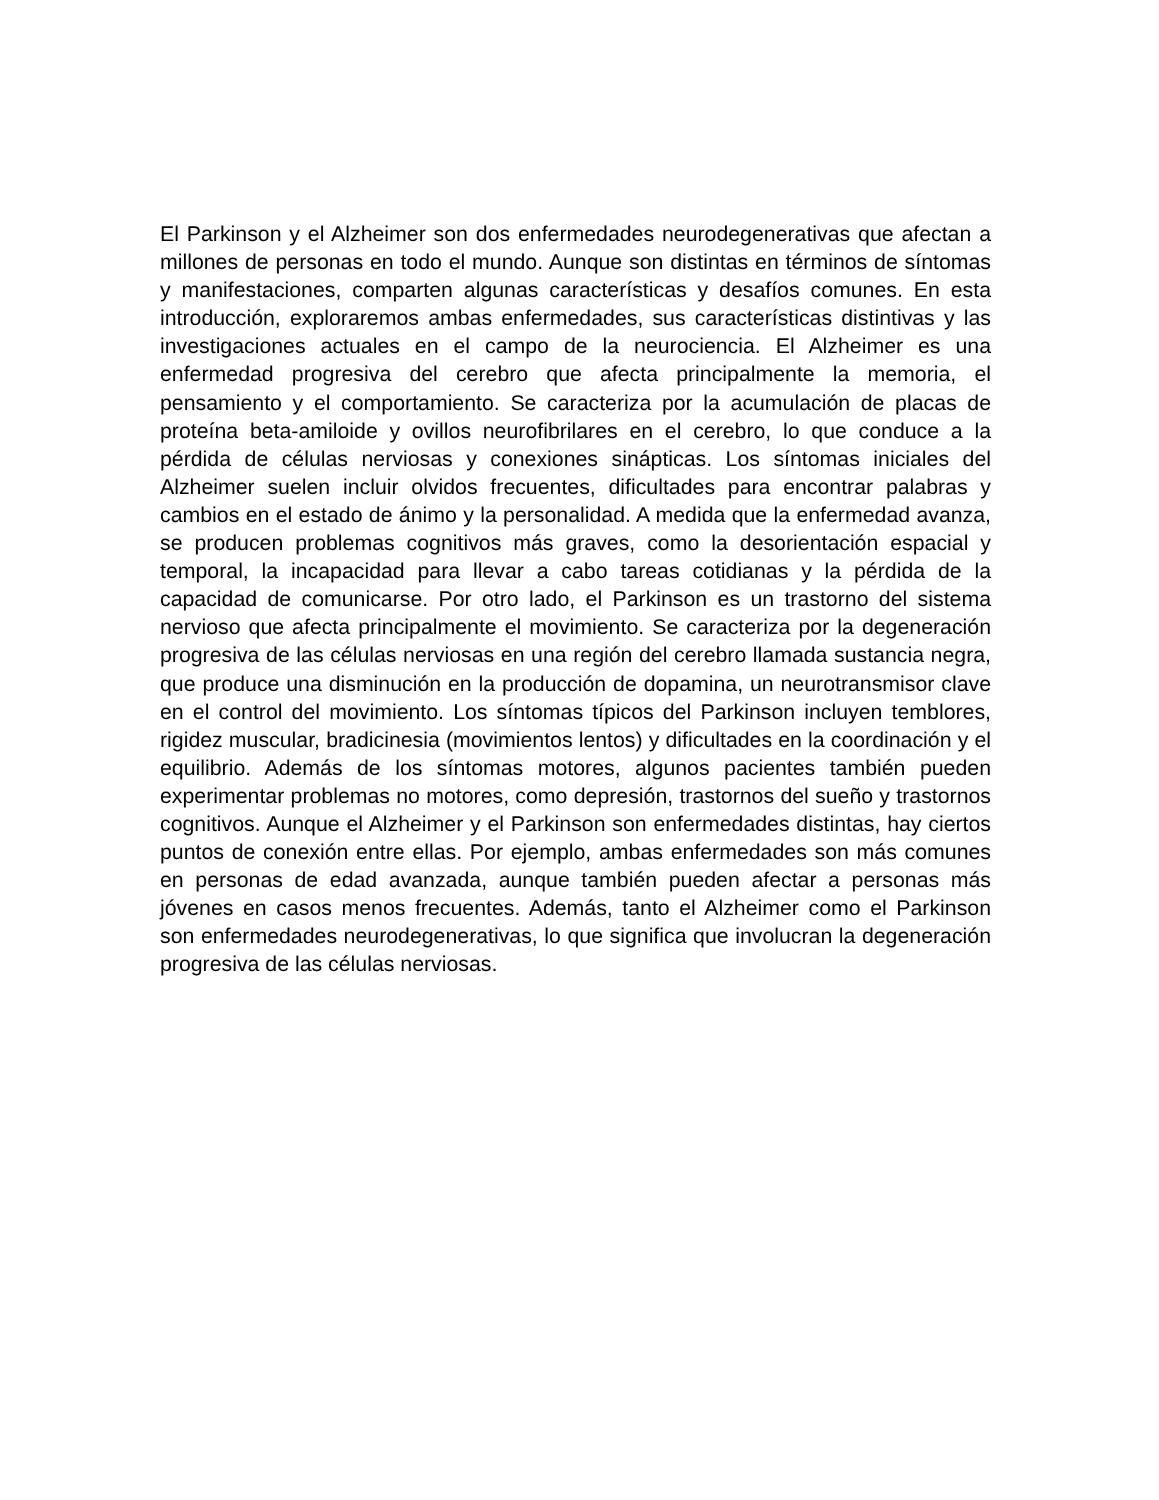El Parkinson y el Alzheimer son dos enfermedades neurodegenerativas que afectan a millones de personas en todo el mundo. Aunque son distintas en términos de síntomas y manifestaciones, comparten algunas características y desafíos comunes. En esta introducción, exploraremos ambas enfermedades, sus características distintivas y las investigaciones actuales en el campo de la neurociencia. El Alzheimer es una enfermedad progresiva del cerebro que afecta principalmente la memoria, el pensamiento y el comportamiento. Se caracteriza por la acumulación de placas de proteína beta-amiloide y ovillos neurofibrilares en el cerebro, lo que conduce a la pérdida de células nerviosas y conexiones sinápticas. Los síntomas iniciales del Alzheimer suelen incluir olvidos frecuentes, dificultades para encontrar palabras y cambios en el estado de ánimo y la personalidad. A medida que la enfermedad avanza, se producen problemas cognitivos más graves, como la desorientación espacial y temporal, la incapacidad para llevar a cabo tareas cotidianas y la pérdida de la capacidad de comunicarse. Por otro lado, el Parkinson es un trastorno del sistema nervioso que afecta principalmente el movimiento. Se caracteriza por la degeneración progresiva de las células nerviosas en una región del cerebro llamada sustancia negra, que produce una disminución en la producción de dopamina, un neurotransmisor clave en el control del movimiento. Los síntomas típicos del Parkinson incluyen temblores, rigidez muscular, bradicinesia (movimientos lentos) y dificultades en la coordinación y el equilibrio. Además de los síntomas motores, algunos pacientes también pueden experimentar problemas no motores, como depresión, trastornos del sueño y trastornos cognitivos. Aunque el Alzheimer y el Parkinson son enfermedades distintas, hay ciertos puntos de conexión entre ellas. Por ejemplo, ambas enfermedades son más comunes en personas de edad avanzada, aunque también pueden afectar a personas más jóvenes en casos menos frecuentes. Además, tanto el Alzheimer como el Parkinson son enfermedades neurodegenerativas, lo que significa que involucran la degeneración progresiva de las células nerviosas.